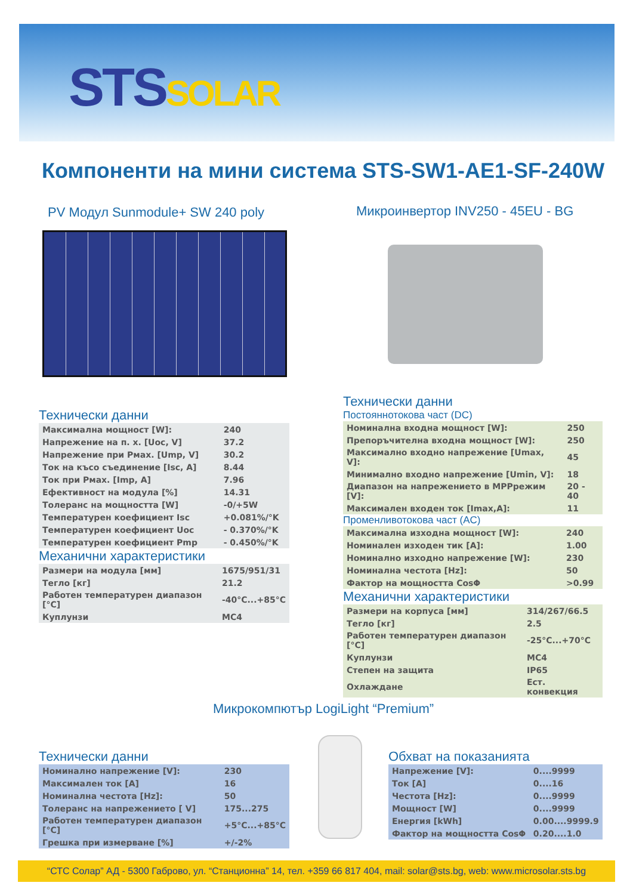STSSOLAR
Компоненти на мини система STS-SW1-AE1-SF-240W
PV Модул Sunmodule+ SW 240 poly
Микроинвертор INV250 - 45EU - BG
Технически данни
| Максимална мощност [W]: | 240 |
| Напрежение на п. х. [Uoc, V] | 37.2 |
| Напрежение при Pмах. [Ump, V] | 30.2 |
| Ток на късо съединение [Isc, A] | 8.44 |
| Ток при Pмах. [Imp, A] | 7.96 |
| Ефективност на модула [%] | 14.31 |
| Толеранс на мощността [W] | -0/+5W |
| Температурен коефициент Isc | +0.081%/°K |
| Температурен коефициент Uoc | - 0.370%/°K |
| Температурен коефициент Pmp | - 0.450%/°K |
Механични характеристики
| Размери на модула [мм] | 1675/951/31 |
| Тегло [кг] | 21.2 |
| Работен температурен диапазон [°C] | -40°C...+85°C |
| Куплунзи | MC4 |
Технически данни
Постояннотокова част (DC)
| Номинална входна мощност [W]: | 250 |
| Препоръчителна входна мощност [W]: | 250 |
| Максимално входно напрежение [Umax, V]: | 45 |
| Минимално входно напрежение [Umin, V]: | 18 |
| Диапазон на напрежението в MPPрежим [V]: | 20 - 40 |
| Максимален входен ток [Imax,A]: | 11 |
Променливотокова част (AC)
| Максимална изходна мощност [W]: | 240 |
| Номинален изходен тик [A]: | 1.00 |
| Номинално изходно напрежение [W]: | 230 |
| Номинална честота [Hz]: | 50 |
| Фактор на мощността CosΦ | >0.99 |
Механични характеристики
| Размери на корпуса [мм] | 314/267/66.5 |
| Тегло [кг] | 2.5 |
| Работен температурен диапазон [°C] | -25°C...+70°C |
| Куплунзи | MC4 |
| Степен на защита | IP65 |
| Охлаждане | Ест. конвекция |
Микрокомпютър LogiLight “Premium”
Технически данни
| Номинално напрежение [V]: | 230 |
| Максимален ток [A] | 16 |
| Номинална честота [Hz]: | 50 |
| Толеранс на напрежението [ V] | 175...275 |
| Работен температурен диапазон [°C] | +5°C...+85°C |
| Грешка при измерване [%] | +/-2% |
Обхват на показанията
| Напрежение [V]: | 0....9999 |
| Ток [A] | 0....16 |
| Честота [Hz]: | 0....9999 |
| Мощност [W] | 0....9999 |
| Енергия [kWh] | 0.00....9999.9 |
| Фактор на мощността CosΦ | 0.20....1.0 |
“СТС Солар” АД - 5300 Габрово, ул. “Станционна” 14, тел. +359 66 817 404, mail: solar@sts.bg, web: www.microsolar.sts.bg